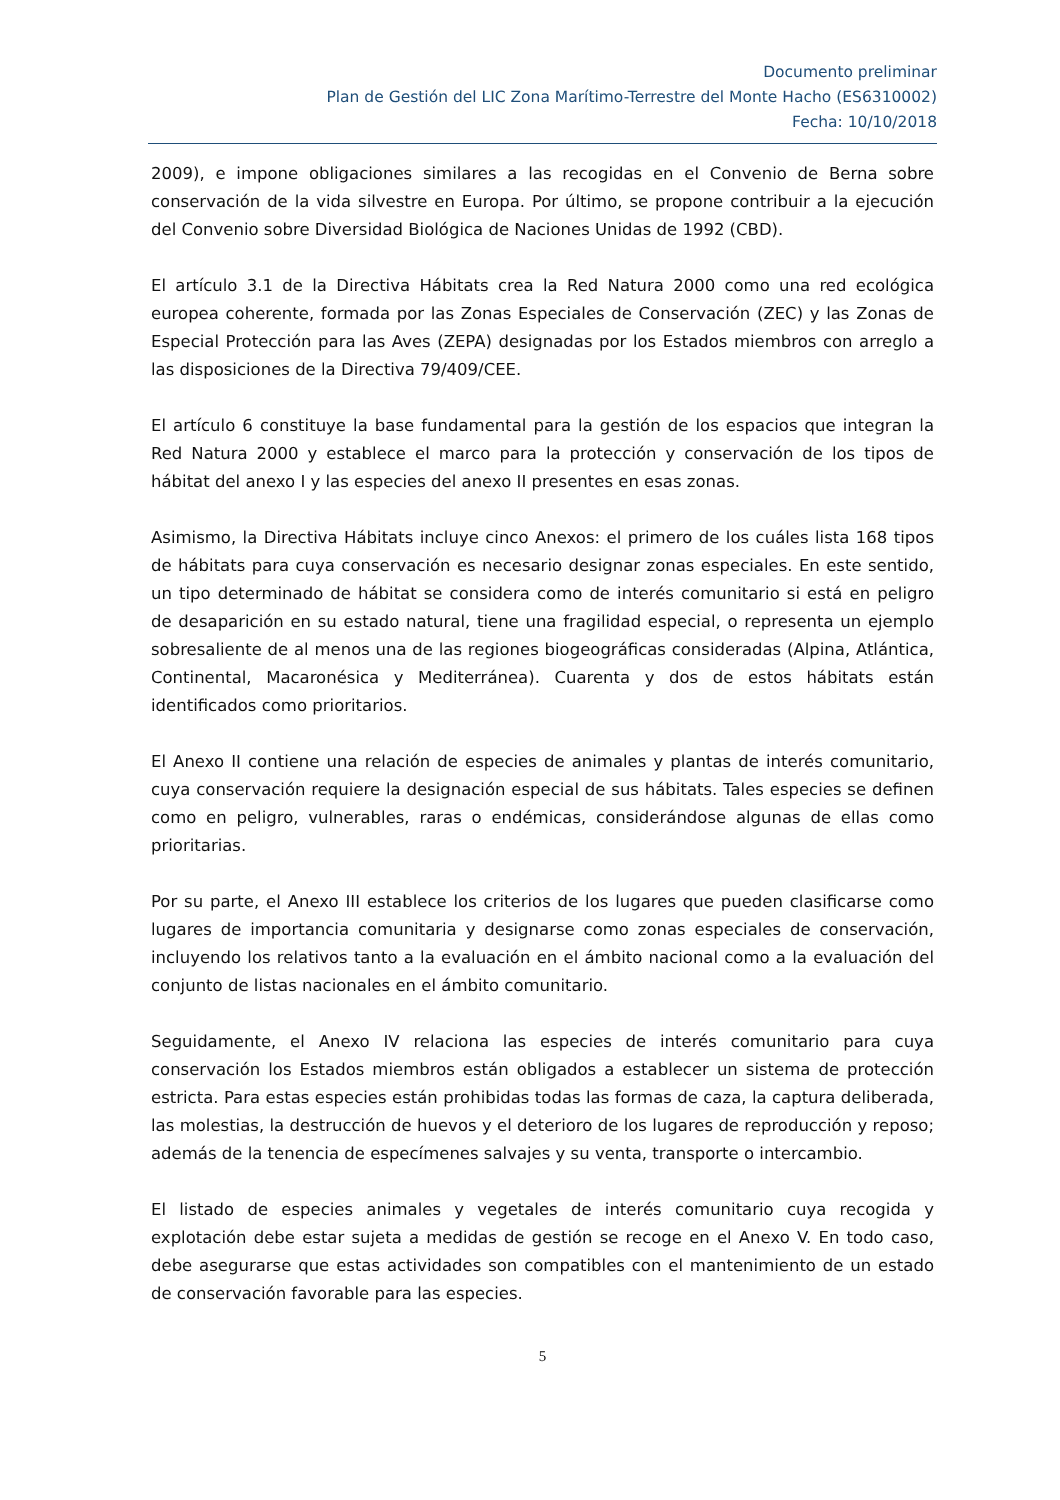Documento preliminar
Plan de Gestión del LIC Zona Marítimo-Terrestre del Monte Hacho (ES6310002)
Fecha: 10/10/2018
2009), e impone obligaciones similares a las recogidas en el Convenio de Berna sobre conservación de la vida silvestre en Europa. Por último, se propone contribuir a la ejecución del Convenio sobre Diversidad Biológica de Naciones Unidas de 1992 (CBD).
El artículo 3.1 de la Directiva Hábitats crea la Red Natura 2000 como una red ecológica europea coherente, formada por las Zonas Especiales de Conservación (ZEC) y las Zonas de Especial Protección para las Aves (ZEPA) designadas por los Estados miembros con arreglo a las disposiciones de la Directiva 79/409/CEE.
El artículo 6 constituye la base fundamental para la gestión de los espacios que integran la Red Natura 2000 y establece el marco para la protección y conservación de los tipos de hábitat del anexo I y las especies del anexo II presentes en esas zonas.
Asimismo, la Directiva Hábitats incluye cinco Anexos: el primero de los cuáles lista 168 tipos de hábitats para cuya conservación es necesario designar zonas especiales. En este sentido, un tipo determinado de hábitat se considera como de interés comunitario si está en peligro de desaparición en su estado natural, tiene una fragilidad especial, o representa un ejemplo sobresaliente de al menos una de las regiones biogeográficas consideradas (Alpina, Atlántica, Continental, Macaronésica y Mediterránea). Cuarenta y dos de estos hábitats están identificados como prioritarios.
El Anexo II contiene una relación de especies de animales y plantas de interés comunitario, cuya conservación requiere la designación especial de sus hábitats. Tales especies se definen como en peligro, vulnerables, raras o endémicas, considerándose algunas de ellas como prioritarias.
Por su parte, el Anexo III establece los criterios de los lugares que pueden clasificarse como lugares de importancia comunitaria y designarse como zonas especiales de conservación, incluyendo los relativos tanto a la evaluación en el ámbito nacional como a la evaluación del conjunto de listas nacionales en el ámbito comunitario.
Seguidamente, el Anexo IV relaciona las especies de interés comunitario para cuya conservación los Estados miembros están obligados a establecer un sistema de protección estricta. Para estas especies están prohibidas todas las formas de caza, la captura deliberada, las molestias, la destrucción de huevos y el deterioro de los lugares de reproducción y reposo; además de la tenencia de especímenes salvajes y su venta, transporte o intercambio.
El listado de especies animales y vegetales de interés comunitario cuya recogida y explotación debe estar sujeta a medidas de gestión se recoge en el Anexo V. En todo caso, debe asegurarse que estas actividades son compatibles con el mantenimiento de un estado de conservación favorable para las especies.
5